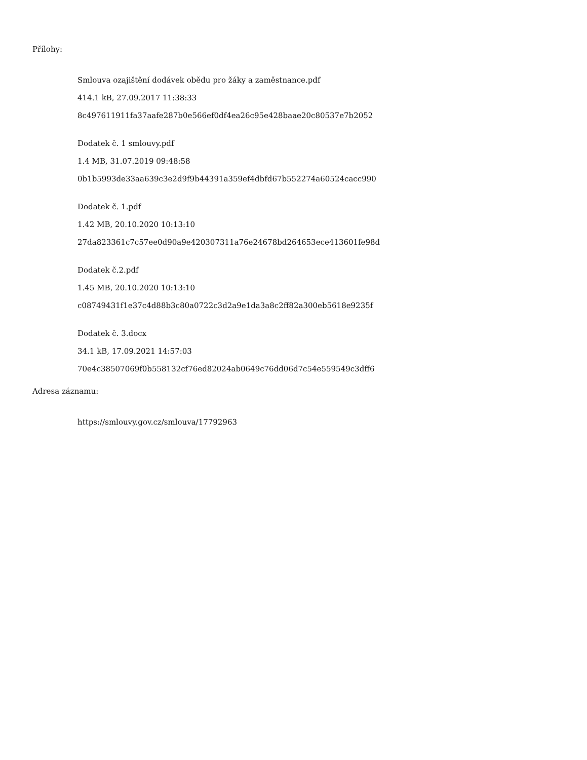Přílohy:
Smlouva ozajištění dodávek obědu pro žáky a zaměstnance.pdf
414.1 kB, 27.09.2017 11:38:33
8c497611911fa37aafe287b0e566ef0df4ea26c95e428baae20c80537e7b2052
Dodatek č. 1 smlouvy.pdf
1.4 MB, 31.07.2019 09:48:58
0b1b5993de33aa639c3e2d9f9b44391a359ef4dbfd67b552274a60524cacc990
Dodatek č. 1.pdf
1.42 MB, 20.10.2020 10:13:10
27da823361c7c57ee0d90a9e420307311a76e24678bd264653ece413601fe98d
Dodatek č.2.pdf
1.45 MB, 20.10.2020 10:13:10
c08749431f1e37c4d88b3c80a0722c3d2a9e1da3a8c2ff82a300eb5618e9235f
Dodatek č. 3.docx
34.1 kB, 17.09.2021 14:57:03
70e4c38507069f0b558132cf76ed82024ab0649c76dd06d7c54e559549c3dff6
Adresa záznamu:
https://smlouvy.gov.cz/smlouva/17792963